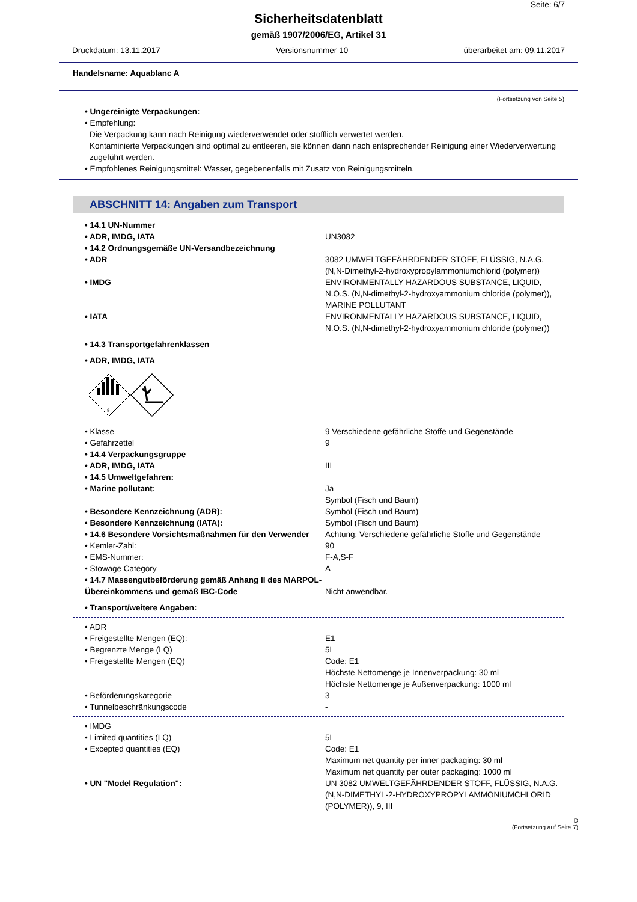Seite: 6/7
Sicherheitsdatenblatt
gemäß 1907/2006/EG, Artikel 31
Druckdatum: 13.11.2017 Versionsnummer 10 überarbeitet am: 09.11.2017
Handelsname: Aquablanc A
(Fortsetzung von Seite 5)
• Ungereinigte Verpackungen:
• Empfehlung:
Die Verpackung kann nach Reinigung wiederverwendet oder stofflich verwertet werden.
Kontaminierte Verpackungen sind optimal zu entleeren, sie können dann nach entsprechender Reinigung einer Wiederverwertung zugeführt werden.
• Empfohlenes Reinigungsmittel: Wasser, gegebenenfalls mit Zusatz von Reinigungsmitteln.
ABSCHNITT 14: Angaben zum Transport
• 14.1 UN-Nummer
• ADR, IMDG, IATA UN3082
• 14.2 Ordnungsgemäße UN-Versandbezeichnung
• ADR 3082 UMWELTGEFÄHRDENDER STOFF, FLÜSSIG, N.A.G. (N,N-Dimethyl-2-hydroxypropylammoniumchlorid (polymer))
• IMDG ENVIRONMENTALLY HAZARDOUS SUBSTANCE, LIQUID, N.O.S. (N,N-dimethyl-2-hydroxyammonium chloride (polymer)), MARINE POLLUTANT
• IATA ENVIRONMENTALLY HAZARDOUS SUBSTANCE, LIQUID, N.O.S. (N,N-dimethyl-2-hydroxyammonium chloride (polymer))
• 14.3 Transportgefahrenklassen
• ADR, IMDG, IATA
9
• Klasse 9 Verschiedene gefährliche Stoffe und Gegenstände
• Gefahrzettel 9
• 14.4 Verpackungsgruppe
• ADR, IMDG, IATA III
• 14.5 Umweltgefahren:
• Marine pollutant: Ja
Symbol (Fisch und Baum)
• Besondere Kennzeichnung (ADR): Symbol (Fisch und Baum)
• Besondere Kennzeichnung (IATA): Symbol (Fisch und Baum)
• 14.6 Besondere Vorsichtsmaßnahmen für den Verwender Achtung: Verschiedene gefährliche Stoffe und Gegenstände
• Kemler-Zahl: 90
• EMS-Nummer: F-A,S-F
• Stowage Category A
• 14.7 Massengutbeförderung gemäß Anhang II des MARPOL-Übereinkommens und gemäß IBC-Code Nicht anwendbar.
• Transport/weitere Angaben:
• ADR
• Freigestellte Mengen (EQ): E1
• Begrenzte Menge (LQ) 5L
• Freigestellte Mengen (EQ) Code: E1
Höchste Nettomenge je Innenverpackung: 30 ml
Höchste Nettomenge je Außenverpackung: 1000 ml
• Beförderungskategorie 3
• Tunnelbeschränkungscode -
• IMDG
• Limited quantities (LQ) 5L
• Excepted quantities (EQ) Code: E1
Maximum net quantity per inner packaging: 30 ml
Maximum net quantity per outer packaging: 1000 ml
• UN "Model Regulation": UN 3082 UMWELTGEFÄHRDENDER STOFF, FLÜSSIG, N.A.G. (N,N-DIMETHYL-2-HYDROXYPROPYLAMMONIUMCHLORID (POLYMER)), 9, III
D
(Fortsetzung auf Seite 7)